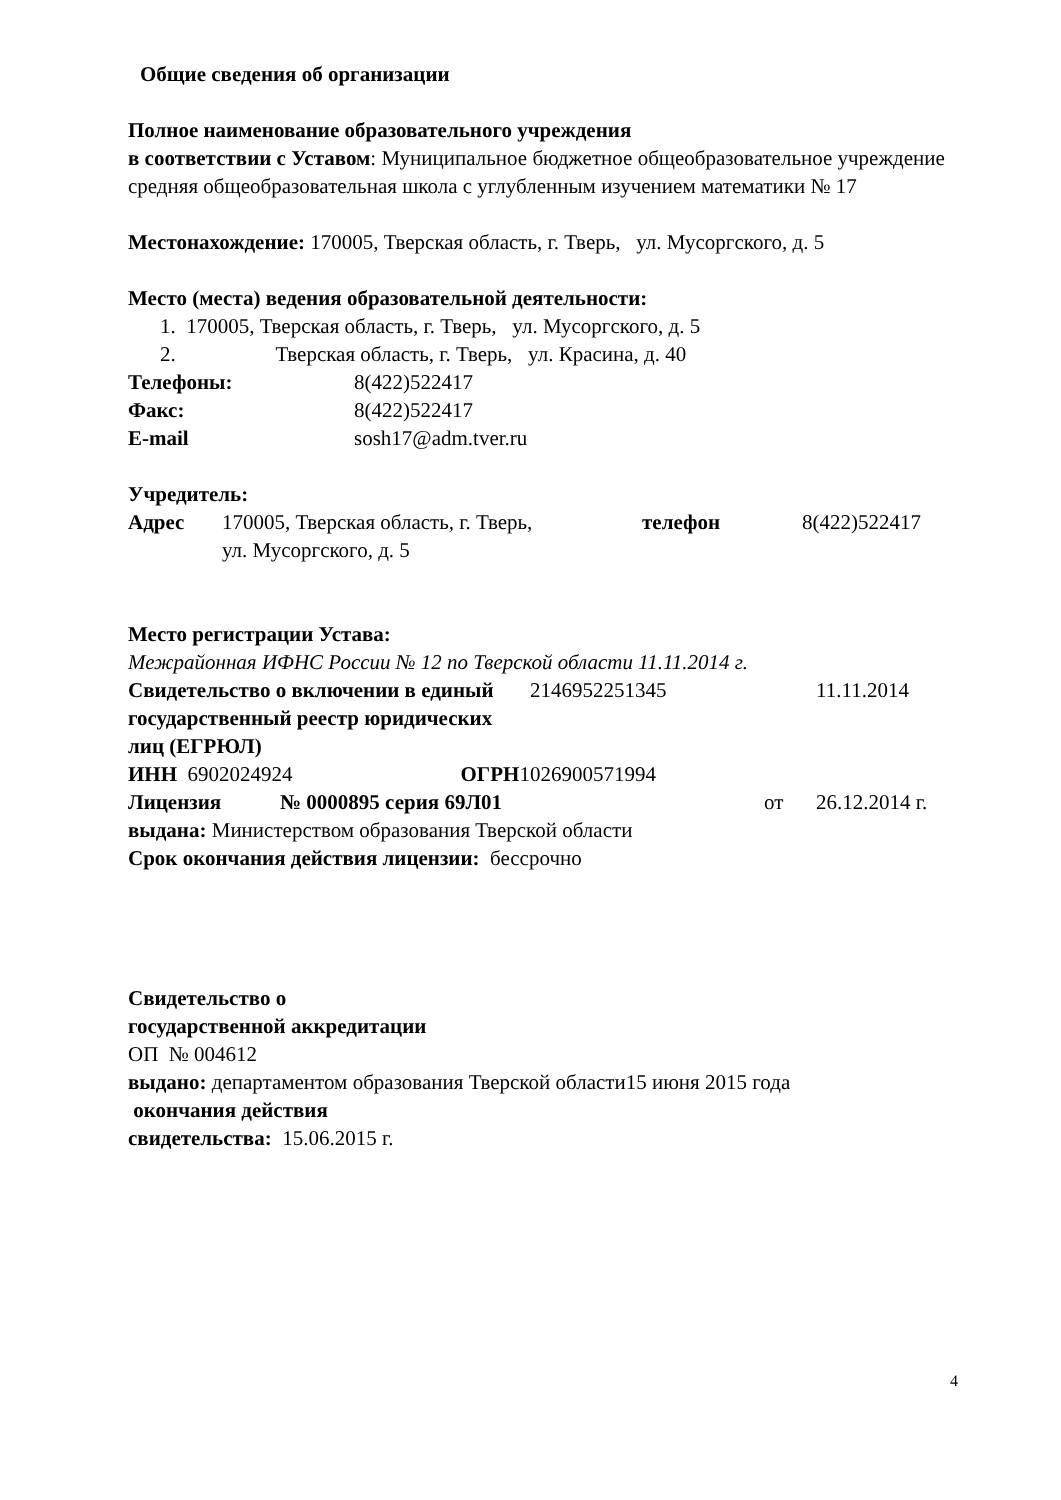Общие сведения об организации
Полное наименование образовательного учреждения
в соответствии с Уставом: Муниципальное бюджетное общеобразовательное учреждение средняя общеобразовательная школа с углубленным изучением математики № 17
Местонахождение: 170005, Тверская область, г. Тверь, ул. Мусоргского, д. 5
Место (места) ведения образовательной деятельности:
1. 170005, Тверская область, г. Тверь, ул. Мусоргского, д. 5
2. Тверская область, г. Тверь, ул. Красина, д. 40
| Телефоны: | 8(422)522417 |
| Факс: | 8(422)522417 |
| E-mail | sosh17@adm.tver.ru |
Учредитель:
| Адрес | 170005, Тверская область, г. Тверь, ул. Мусоргского, д. 5 | телефон | 8(422)522417 |
Место регистрации Устава:
Межрайонная ИФНС России № 12 по Тверской области 11.11.2014 г.
| Свидетельство о включении в единый государственный реестр юридических лиц (ЕГРЮЛ) | 2146952251345 | 11.11.2014 |
ИНН 6902024924 ОГРН1026900571994
| Лицензия | № 0000895 серия 69Л01 | от | 26.12.2014 г. |
выдана: Министерством образования Тверской области
Срок окончания действия лицензии: бессрочно
Свидетельство о
государственной аккредитации
ОП № 004612
выдано: департаментом образования Тверской области15 июня 2015 года
окончания действия
свидетельства: 15.06.2015 г.
4